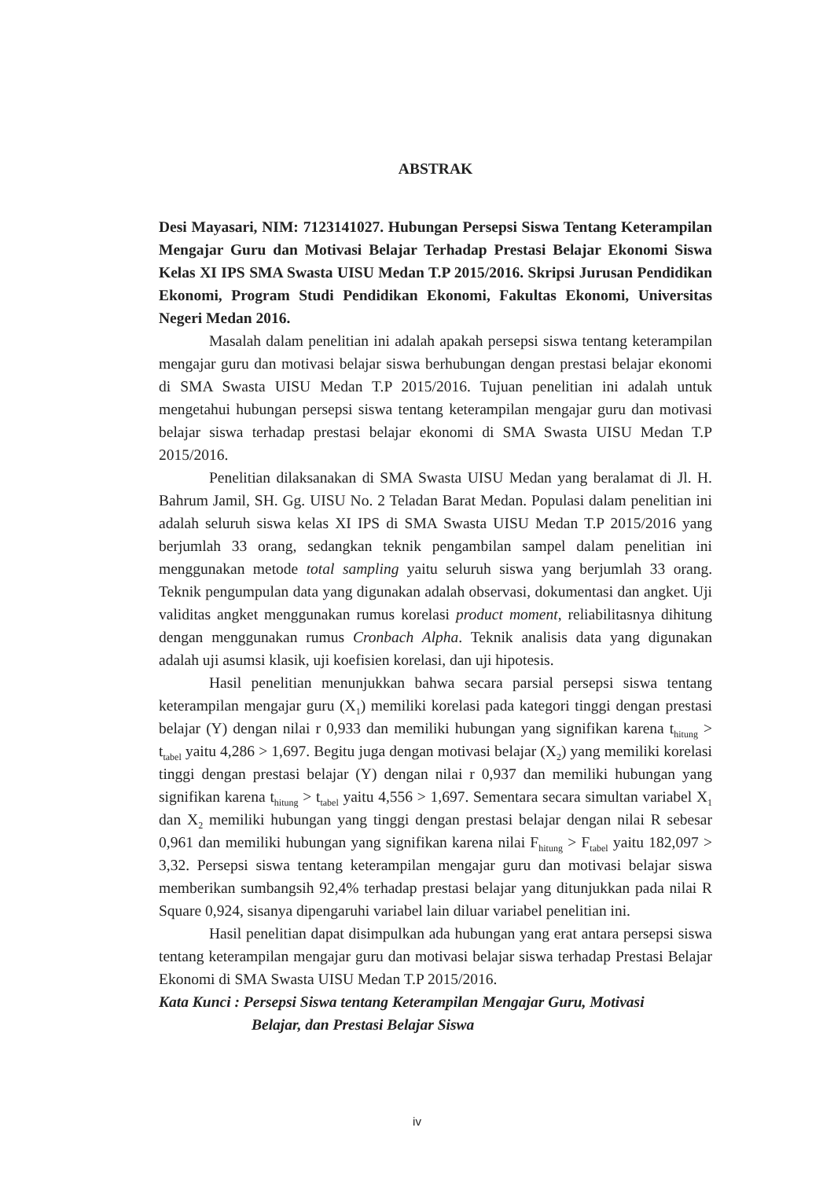ABSTRAK
Desi Mayasari, NIM: 7123141027. Hubungan Persepsi Siswa Tentang Keterampilan Mengajar Guru dan Motivasi Belajar Terhadap Prestasi Belajar Ekonomi Siswa Kelas XI IPS SMA Swasta UISU Medan T.P 2015/2016. Skripsi Jurusan Pendidikan Ekonomi, Program Studi Pendidikan Ekonomi, Fakultas Ekonomi, Universitas Negeri Medan 2016.
Masalah dalam penelitian ini adalah apakah persepsi siswa tentang keterampilan mengajar guru dan motivasi belajar siswa berhubungan dengan prestasi belajar ekonomi di SMA Swasta UISU Medan T.P 2015/2016. Tujuan penelitian ini adalah untuk mengetahui hubungan persepsi siswa tentang keterampilan mengajar guru dan motivasi belajar siswa terhadap prestasi belajar ekonomi di SMA Swasta UISU Medan T.P 2015/2016.
Penelitian dilaksanakan di SMA Swasta UISU Medan yang beralamat di Jl. H. Bahrum Jamil, SH. Gg. UISU No. 2 Teladan Barat Medan. Populasi dalam penelitian ini adalah seluruh siswa kelas XI IPS di SMA Swasta UISU Medan T.P 2015/2016 yang berjumlah 33 orang, sedangkan teknik pengambilan sampel dalam penelitian ini menggunakan metode total sampling yaitu seluruh siswa yang berjumlah 33 orang. Teknik pengumpulan data yang digunakan adalah observasi, dokumentasi dan angket. Uji validitas angket menggunakan rumus korelasi product moment, reliabilitasnya dihitung dengan menggunakan rumus Cronbach Alpha. Teknik analisis data yang digunakan adalah uji asumsi klasik, uji koefisien korelasi, dan uji hipotesis.
Hasil penelitian menunjukkan bahwa secara parsial persepsi siswa tentang keterampilan mengajar guru (X<sub>1</sub>) memiliki korelasi pada kategori tinggi dengan prestasi belajar (Y) dengan nilai r 0,933 dan memiliki hubungan yang signifikan karena t<sub>hitung</sub> > t<sub>tabel</sub> yaitu 4,286 > 1,697. Begitu juga dengan motivasi belajar (X<sub>2</sub>) yang memiliki korelasi tinggi dengan prestasi belajar (Y) dengan nilai r 0,937 dan memiliki hubungan yang signifikan karena t<sub>hitung</sub> > t<sub>tabel</sub> yaitu 4,556 > 1,697. Sementara secara simultan variabel X<sub>1</sub> dan X<sub>2</sub> memiliki hubungan yang tinggi dengan prestasi belajar dengan nilai R sebesar 0,961 dan memiliki hubungan yang signifikan karena nilai F<sub>hitung</sub> > F<sub>tabel</sub> yaitu 182,097 > 3,32. Persepsi siswa tentang keterampilan mengajar guru dan motivasi belajar siswa memberikan sumbangsih 92,4% terhadap prestasi belajar yang ditunjukkan pada nilai R Square 0,924, sisanya dipengaruhi variabel lain diluar variabel penelitian ini.
Hasil penelitian dapat disimpulkan ada hubungan yang erat antara persepsi siswa tentang keterampilan mengajar guru dan motivasi belajar siswa terhadap Prestasi Belajar Ekonomi di SMA Swasta UISU Medan T.P 2015/2016.
Kata Kunci : Persepsi Siswa tentang Keterampilan Mengajar Guru, Motivasi
Belajar, dan Prestasi Belajar Siswa
iv